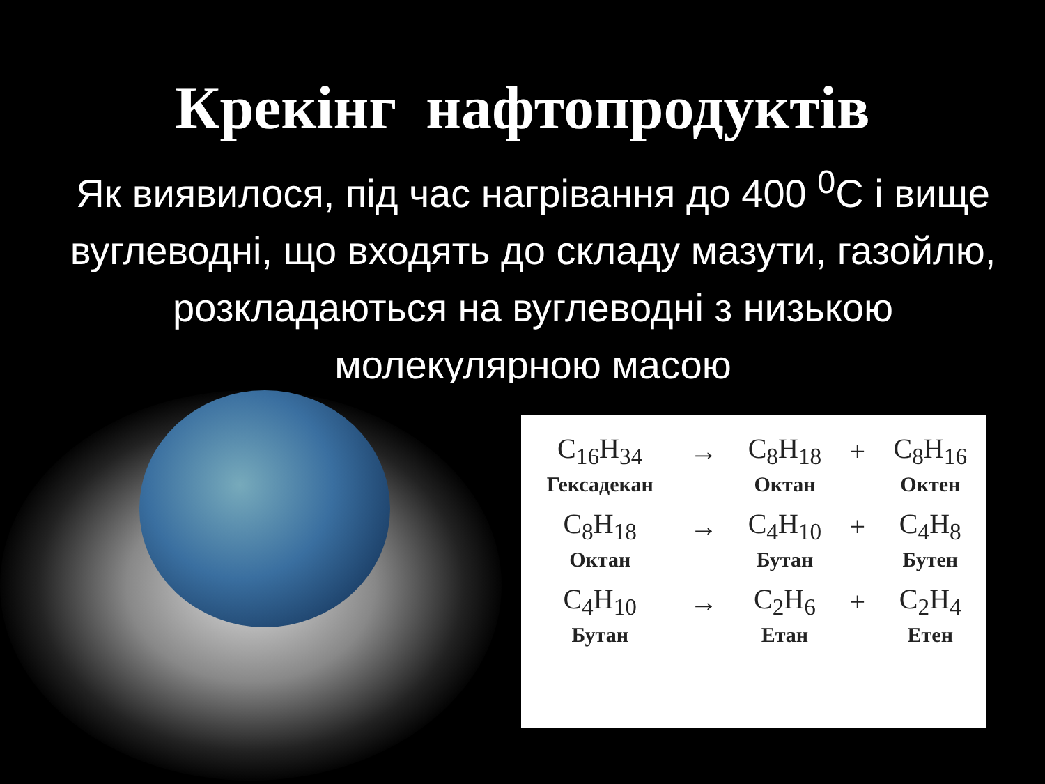Крекінг нафтопродуктів
Як виявилося, під час нагрівання до 400 <sup>0</sup>С і вище вуглеводні, що входять до складу мазути, газойлю, розкладаються на вуглеводні з низькою молекулярною масою
| C<sub>16</sub>H<sub>34</sub> | → | C<sub>8</sub>H<sub>18</sub> | + | C<sub>8</sub>H<sub>16</sub> |
| Гексадекан | | Октан | | Октен |
| C<sub>8</sub>H<sub>18</sub> | → | C<sub>4</sub>H<sub>10</sub> | + | C<sub>4</sub>H<sub>8</sub> |
| Октан | | Бутан | | Бутен |
| C<sub>4</sub>H<sub>10</sub> | → | C<sub>2</sub>H<sub>6</sub> | + | C<sub>2</sub>H<sub>4</sub> |
| Бутан | | Етан | | Етен |